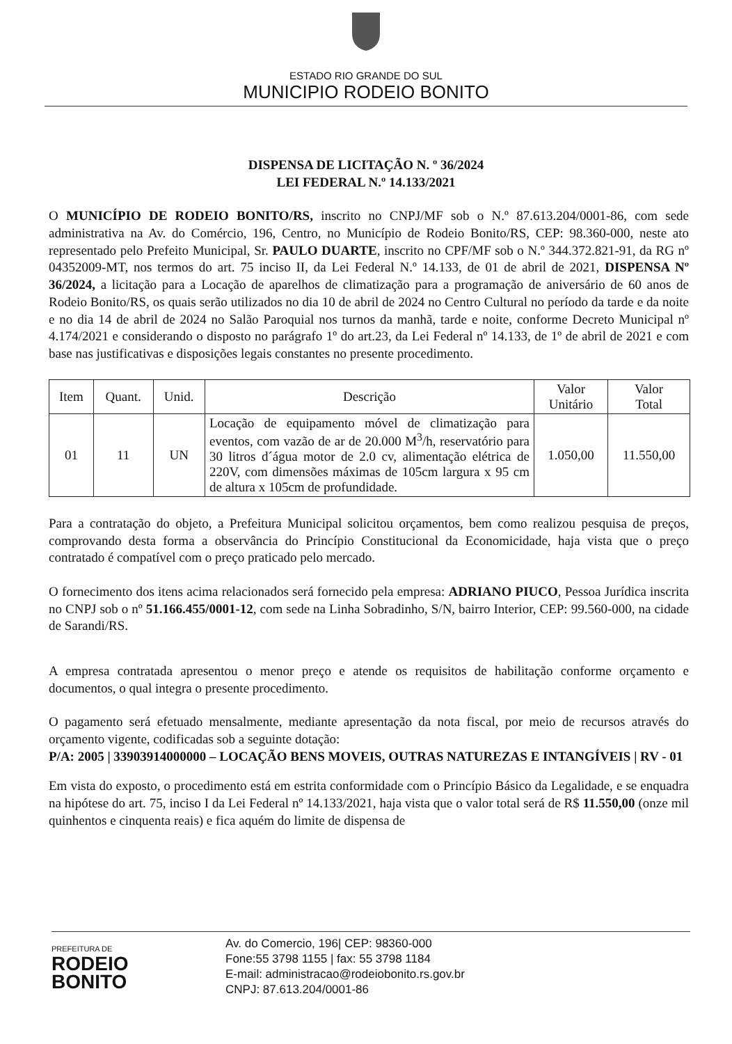ESTADO RIO GRANDE DO SUL
MUNICIPIO RODEIO BONITO
DISPENSA DE LICITAÇÃO N. º 36/2024
LEI FEDERAL N.º 14.133/2021
O MUNICÍPIO DE RODEIO BONITO/RS, inscrito no CNPJ/MF sob o N.º 87.613.204/0001-86, com sede administrativa na Av. do Comércio, 196, Centro, no Município de Rodeio Bonito/RS, CEP: 98.360-000, neste ato representado pelo Prefeito Municipal, Sr. PAULO DUARTE, inscrito no CPF/MF sob o N.º 344.372.821-91, da RG nº 04352009-MT, nos termos do art. 75 inciso II, da Lei Federal N.º 14.133, de 01 de abril de 2021, DISPENSA Nº 36/2024, a licitação para a Locação de aparelhos de climatização para a programação de aniversário de 60 anos de Rodeio Bonito/RS, os quais serão utilizados no dia 10 de abril de 2024 no Centro Cultural no período da tarde e da noite e no dia 14 de abril de 2024 no Salão Paroquial nos turnos da manhã, tarde e noite, conforme Decreto Municipal nº 4.174/2021 e considerando o disposto no parágrafo 1º do art.23, da Lei Federal nº 14.133, de 1º de abril de 2021 e com base nas justificativas e disposições legais constantes no presente procedimento.
| Item | Quant. | Unid. | Descrição | Valor Unitário | Valor Total |
| --- | --- | --- | --- | --- | --- |
| 01 | 11 | UN | Locação de equipamento móvel de climatização para eventos, com vazão de ar de 20.000 M<sup>3</sup>/h, reservatório para 30 litros d´água motor de 2.0 cv, alimentação elétrica de 220V, com dimensões máximas de 105cm largura x 95 cm de altura x 105cm de profundidade. | 1.050,00 | 11.550,00 |
Para a contratação do objeto, a Prefeitura Municipal solicitou orçamentos, bem como realizou pesquisa de preços, comprovando desta forma a observância do Princípio Constitucional da Economicidade, haja vista que o preço contratado é compatível com o preço praticado pelo mercado.
O fornecimento dos itens acima relacionados será fornecido pela empresa: ADRIANO PIUCO, Pessoa Jurídica inscrita no CNPJ sob o nº 51.166.455/0001-12, com sede na Linha Sobradinho, S/N, bairro Interior, CEP: 99.560-000, na cidade de Sarandi/RS.
A empresa contratada apresentou o menor preço e atende os requisitos de habilitação conforme orçamento e documentos, o qual integra o presente procedimento.
O pagamento será efetuado mensalmente, mediante apresentação da nota fiscal, por meio de recursos através do orçamento vigente, codificadas sob a seguinte dotação:
P/A: 2005 | 33903914000000 – LOCAÇÃO BENS MOVEIS, OUTRAS NATUREZAS E INTANGÍVEIS | RV - 01
Em vista do exposto, o procedimento está em estrita conformidade com o Princípio Básico da Legalidade, e se enquadra na hipótese do art. 75, inciso I da Lei Federal nº 14.133/2021, haja vista que o valor total será de R$ 11.550,00 (onze mil quinhentos e cinquenta reais) e fica aquém do limite de dispensa de
PREFEITURA DE
RODEIO
BONITO
Av. do Comercio, 196| CEP: 98360-000
Fone:55 3798 1155 | fax: 55 3798 1184
E-mail: administracao@rodeiobonito.rs.gov.br
CNPJ: 87.613.204/0001-86